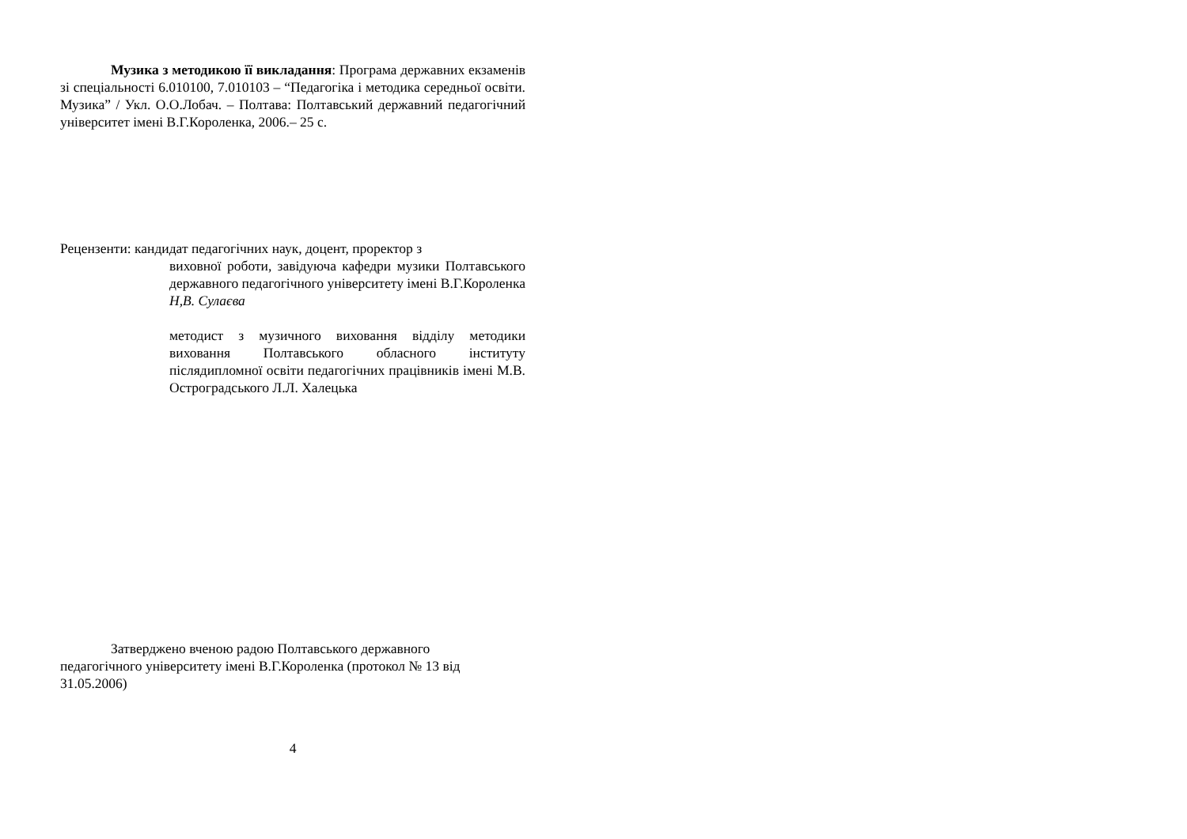Музика з методикою її викладання: Програма державних екзаменів зі спеціальності 6.010100, 7.010103 – “Педагогіка і методика середньої освіти. Музика” / Укл. О.О.Лобач. – Полтава: Полтавський державний педагогічний університет імені В.Г.Короленка, 2006.– 25 с.
Рецензенти: кандидат педагогічних наук, доцент, проректор з
виховної роботи, завідуюча кафедри музики Полтавського державного педагогічного університету імені В.Г.Короленка Н,В. Сулаєва
методист з музичного виховання відділу методики виховання Полтавського обласного інституту післядипломної освіти педагогічних працівників імені М.В. Остроградського Л.Л. Халецька
Затверджено вченою радою Полтавського державного педагогічного університету імені В.Г.Короленка (протокол № 13 від 31.05.2006)
4